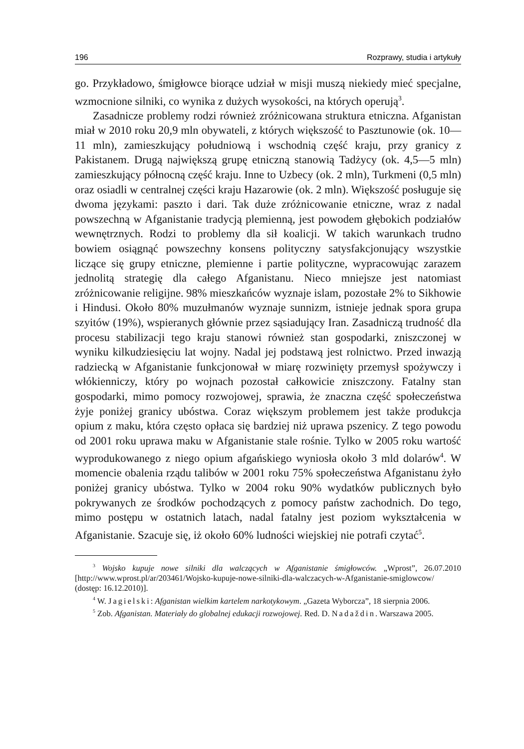196 Rozprawy, studia i artykuły
go. Przykładowo, śmigłowce biorące udział w misji muszą niekiedy mieć specjalne, wzmocnione silniki, co wynika z dużych wysokości, na których operują<sup>3</sup>.
Zasadnicze problemy rodzi również zróżnicowana struktura etniczna. Afganistan miał w 2010 roku 20,9 mln obywateli, z których większość to Pasztunowie (ok. 10—11 mln), zamieszkujący południową i wschodnią część kraju, przy granicy z Pakistanem. Drugą największą grupę etniczną stanowią Tadżycy (ok. 4,5—5 mln) zamieszkujący północną część kraju. Inne to Uzbecy (ok. 2 mln), Turkmeni (0,5 mln) oraz osiadli w centralnej części kraju Hazarowie (ok. 2 mln). Większość posługuje się dwoma językami: paszto i dari. Tak duże zróżnicowanie etniczne, wraz z nadal powszechną w Afganistanie tradycją plemienną, jest powodem głębokich podziałów wewnętrznych. Rodzi to problemy dla sił koalicji. W takich warunkach trudno bowiem osiągnąć powszechny konsens polityczny satysfakcjonujący wszystkie liczące się grupy etniczne, plemienne i partie polityczne, wypracowując zarazem jednolitą strategię dla całego Afganistanu. Nieco mniejsze jest natomiast zróżnicowanie religijne. 98% mieszkańców wyznaje islam, pozostałe 2% to Sikhowie i Hindusi. Około 80% muzułmanów wyznaje sunnizm, istnieje jednak spora grupa szyitów (19%), wspieranych głównie przez sąsiadujący Iran. Zasadniczą trudność dla procesu stabilizacji tego kraju stanowi również stan gospodarki, zniszczonej w wyniku kilkudziesięciu lat wojny. Nadal jej podstawą jest rolnictwo. Przed inwazją radziecką w Afganistanie funkcjonował w miarę rozwinięty przemysł spożywczy i włókienniczy, który po wojnach pozostał całkowicie zniszczony. Fatalny stan gospodarki, mimo pomocy rozwojowej, sprawia, że znaczna część społeczeństwa żyje poniżej granicy ubóstwa. Coraz większym problemem jest także produkcja opium z maku, która często opłaca się bardziej niż uprawa pszenicy. Z tego powodu od 2001 roku uprawa maku w Afganistanie stale rośnie. Tylko w 2005 roku wartość wyprodukowanego z niego opium afgańskiego wyniosła około 3 mld dolarów<sup>4</sup>. W momencie obalenia rządu talibów w 2001 roku 75% społeczeństwa Afganistanu żyło poniżej granicy ubóstwa. Tylko w 2004 roku 90% wydatków publicznych było pokrywanych ze środków pochodzących z pomocy państw zachodnich. Do tego, mimo postępu w ostatnich latach, nadal fatalny jest poziom wykształcenia w Afganistanie. Szacuje się, iż około 60% ludności wiejskiej nie potrafi czytać<sup>5</sup>.
<sup>3</sup> Wojsko kupuje nowe silniki dla walczących w Afganistanie śmigłowców. „Wprost”, 26.07.2010 [http://www.wprost.pl/ar/203461/Wojsko-kupuje-nowe-silniki-dla-walczacych-w-Afganistanie-smiglowcow/ (dostęp: 16.12.2010)].
<sup>4</sup> W. Jagielski: Afganistan wielkim kartelem narkotykowym. „Gazeta Wyborcza”, 18 sierpnia 2006.
<sup>5</sup> Zob. Afganistan. Materiały do globalnej edukacji rozwojowej. Red. D. Nadaždin. Warszawa 2005.